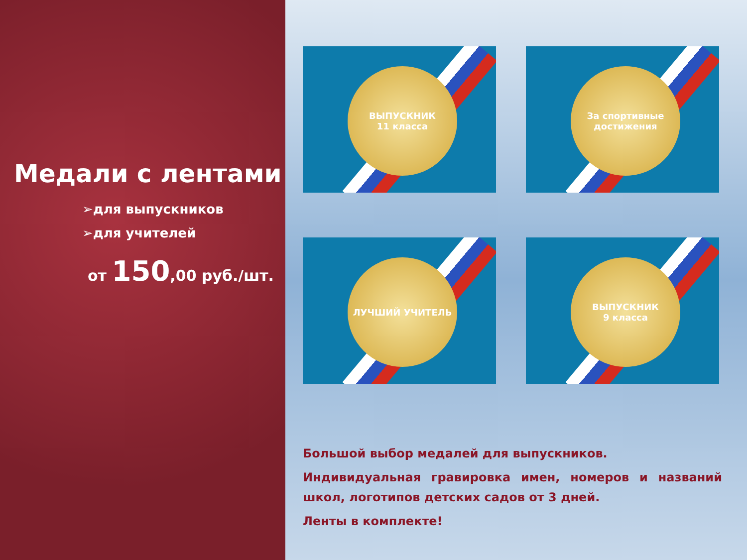Медали с лентами
➢для выпускников
➢для учителей
от 150,00 руб./шт.
ВЫПУСКНИК
11 класса
За спортивные
достижения
ЛУЧШИЙ УЧИТЕЛЬ
ВЫПУСКНИК
9 класса
Большой выбор медалей для выпускников.
Индивидуальная гравировка имен, номеров и названий школ, логотипов детских садов от 3 дней.
Ленты в комплекте!